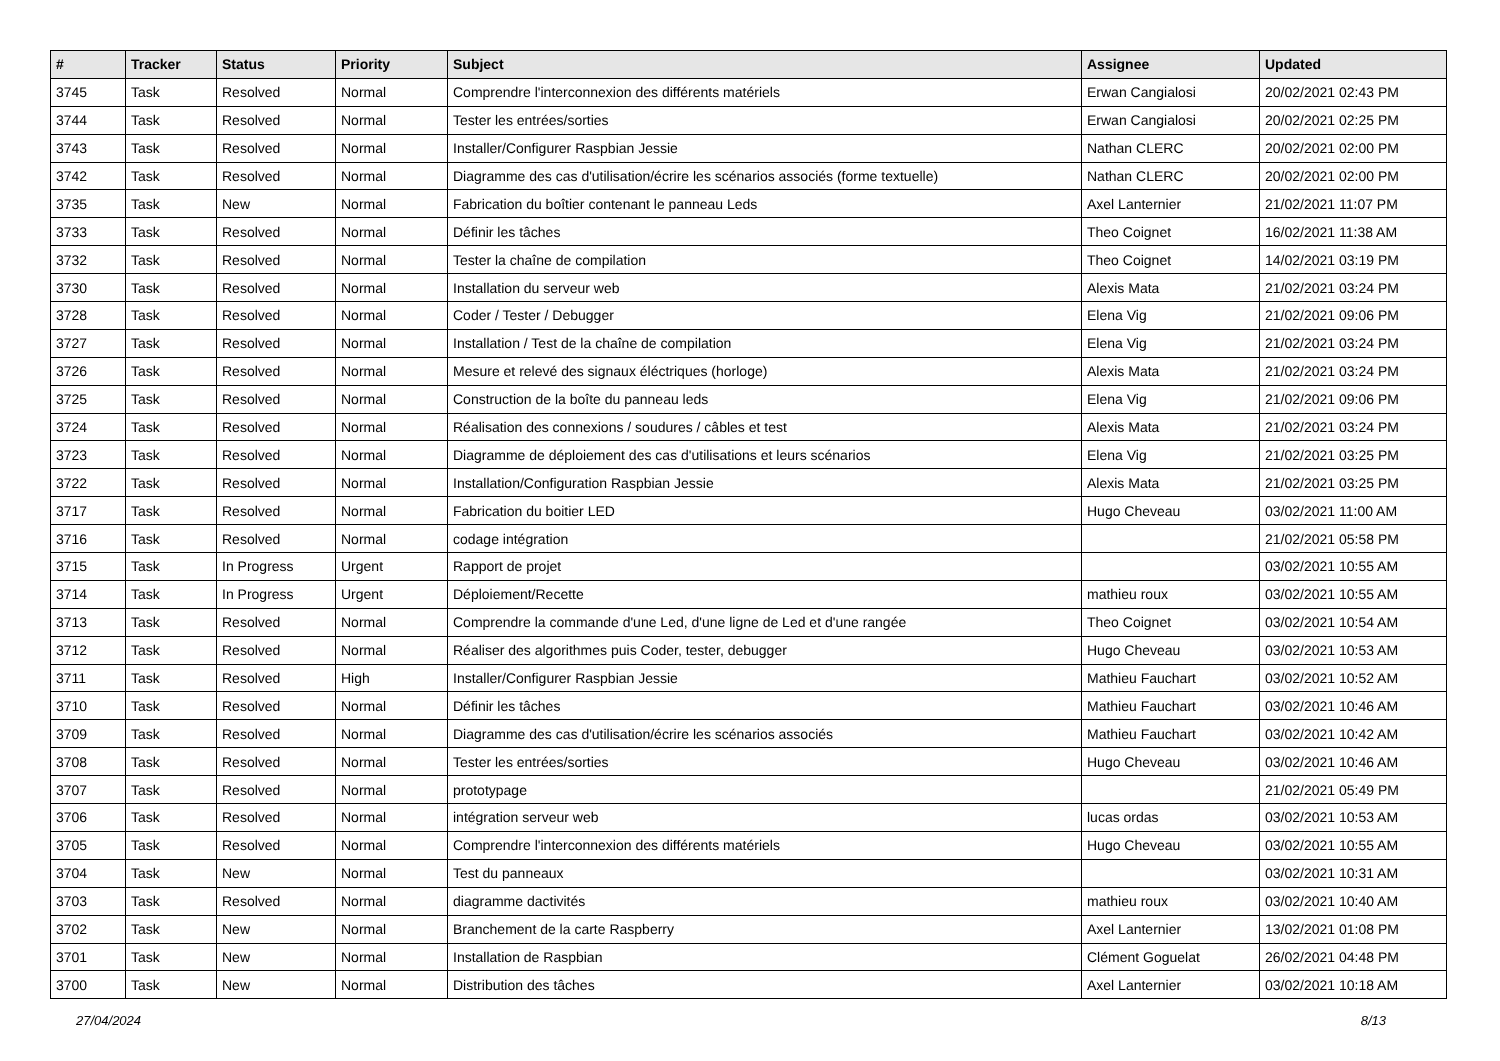| # | Tracker | Status | Priority | Subject | Assignee | Updated |
| --- | --- | --- | --- | --- | --- | --- |
| 3745 | Task | Resolved | Normal | Comprendre l'interconnexion des différents matériels | Erwan Cangialosi | 20/02/2021 02:43 PM |
| 3744 | Task | Resolved | Normal | Tester les entrées/sorties | Erwan Cangialosi | 20/02/2021 02:25 PM |
| 3743 | Task | Resolved | Normal | Installer/Configurer Raspbian Jessie | Nathan CLERC | 20/02/2021 02:00 PM |
| 3742 | Task | Resolved | Normal | Diagramme des cas d'utilisation/écrire les scénarios associés (forme textuelle) | Nathan CLERC | 20/02/2021 02:00 PM |
| 3735 | Task | New | Normal | Fabrication du boîtier contenant le panneau Leds | Axel Lanternier | 21/02/2021 11:07 PM |
| 3733 | Task | Resolved | Normal | Définir les tâches | Theo Coignet | 16/02/2021 11:38 AM |
| 3732 | Task | Resolved | Normal | Tester la chaîne de compilation | Theo Coignet | 14/02/2021 03:19 PM |
| 3730 | Task | Resolved | Normal | Installation du serveur web | Alexis Mata | 21/02/2021 03:24 PM |
| 3728 | Task | Resolved | Normal | Coder / Tester / Debugger | Elena Vig | 21/02/2021 09:06 PM |
| 3727 | Task | Resolved | Normal | Installation / Test de la chaîne de compilation | Elena Vig | 21/02/2021 03:24 PM |
| 3726 | Task | Resolved | Normal | Mesure et relevé des signaux éléctriques (horloge) | Alexis Mata | 21/02/2021 03:24 PM |
| 3725 | Task | Resolved | Normal | Construction de la boîte du panneau leds | Elena Vig | 21/02/2021 09:06 PM |
| 3724 | Task | Resolved | Normal | Réalisation des connexions / soudures / câbles et test | Alexis Mata | 21/02/2021 03:24 PM |
| 3723 | Task | Resolved | Normal | Diagramme de déploiement des cas d'utilisations et leurs scénarios | Elena Vig | 21/02/2021 03:25 PM |
| 3722 | Task | Resolved | Normal | Installation/Configuration Raspbian Jessie | Alexis Mata | 21/02/2021 03:25 PM |
| 3717 | Task | Resolved | Normal | Fabrication du boitier LED | Hugo Cheveau | 03/02/2021 11:00 AM |
| 3716 | Task | Resolved | Normal | codage intégration | | 21/02/2021 05:58 PM |
| 3715 | Task | In Progress | Urgent | Rapport de projet | | 03/02/2021 10:55 AM |
| 3714 | Task | In Progress | Urgent | Déploiement/Recette | mathieu roux | 03/02/2021 10:55 AM |
| 3713 | Task | Resolved | Normal | Comprendre la commande d'une Led, d'une ligne de Led et d'une rangée | Theo Coignet | 03/02/2021 10:54 AM |
| 3712 | Task | Resolved | Normal | Réaliser des algorithmes puis Coder, tester, debugger | Hugo Cheveau | 03/02/2021 10:53 AM |
| 3711 | Task | Resolved | High | Installer/Configurer Raspbian Jessie | Mathieu Fauchart | 03/02/2021 10:52 AM |
| 3710 | Task | Resolved | Normal | Définir les tâches | Mathieu Fauchart | 03/02/2021 10:46 AM |
| 3709 | Task | Resolved | Normal | Diagramme des cas d'utilisation/écrire les scénarios associés | Mathieu Fauchart | 03/02/2021 10:42 AM |
| 3708 | Task | Resolved | Normal | Tester les entrées/sorties | Hugo Cheveau | 03/02/2021 10:46 AM |
| 3707 | Task | Resolved | Normal | prototypage | | 21/02/2021 05:49 PM |
| 3706 | Task | Resolved | Normal | intégration serveur web | lucas ordas | 03/02/2021 10:53 AM |
| 3705 | Task | Resolved | Normal | Comprendre l'interconnexion des différents matériels | Hugo Cheveau | 03/02/2021 10:55 AM |
| 3704 | Task | New | Normal | Test du panneaux | | 03/02/2021 10:31 AM |
| 3703 | Task | Resolved | Normal | diagramme dactivités | mathieu roux | 03/02/2021 10:40 AM |
| 3702 | Task | New | Normal | Branchement de la carte Raspberry | Axel Lanternier | 13/02/2021 01:08 PM |
| 3701 | Task | New | Normal | Installation de Raspbian | Clément Goguelat | 26/02/2021 04:48 PM |
| 3700 | Task | New | Normal | Distribution des tâches | Axel Lanternier | 03/02/2021 10:18 AM |
27/04/2024 8/13